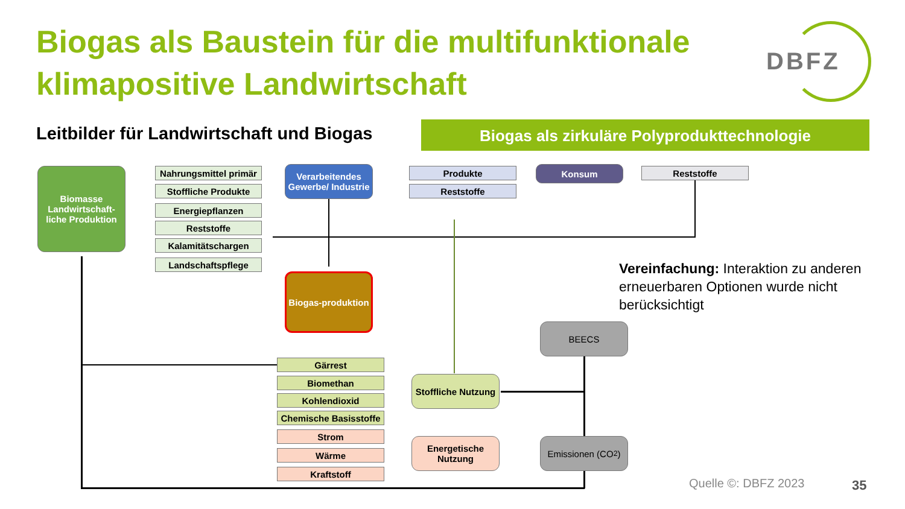Biogas als Baustein für die multifunktionale
klimapositive Landwirtschaft
DBFZ
Leitbilder für Landwirtschaft und Biogas
Biogas als zirkuläre Polyprodukttechnologie
Biomasse Landwirtschaft-liche Produktion
Nahrungsmittel primär
Stoffliche Produkte
Energiepflanzen
Reststoffe
Kalamitätschargen
Landschaftspflege
Verarbeitendes Gewerbe/ Industrie
Produkte
Reststoffe
Konsum Reststoffe
Biogas-produktion
Gärrest
Biomethan
Kohlendioxid
Chemische Basisstoffe
Strom
Wärme
Kraftstoff
Stoffliche Nutzung
Energetische Nutzung
BEECS
Emissionen (CO<sub>2</sub>)
Vereinfachung: Interaktion zu anderen erneuerbaren Optionen wurde nicht berücksichtigt
Quelle ©: DBFZ 2023 35